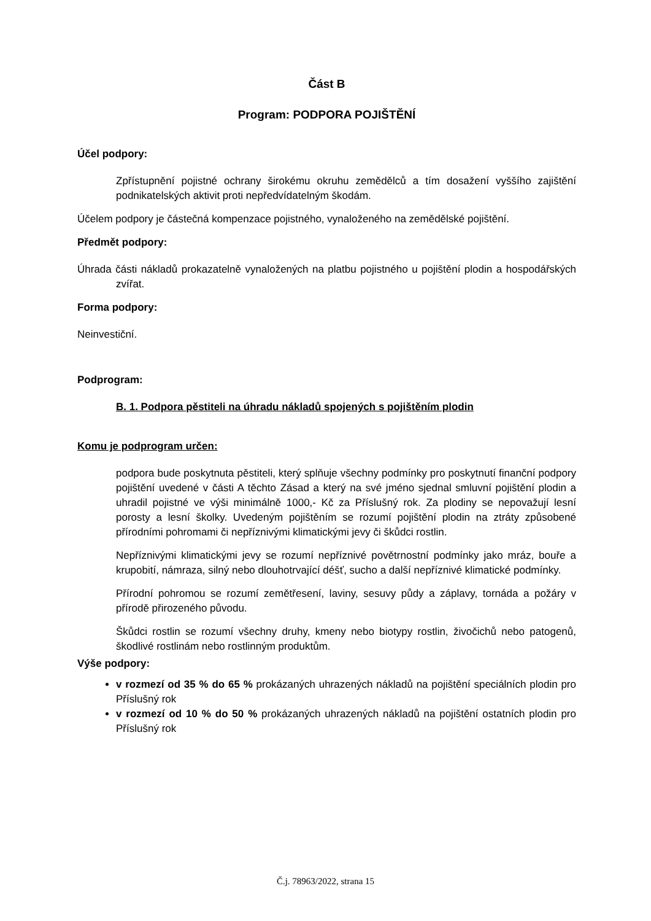Část B
Program: PODPORA POJIŠTĚNÍ
Účel podpory:
Zpřístupnění pojistné ochrany širokému okruhu zemědělců a tím dosažení vyššího zajištění podnikatelských aktivit proti nepředvídatelným škodám.
Účelem podpory je částečná kompenzace pojistného, vynaloženého na zemědělské pojištění.
Předmět podpory:
Úhrada části nákladů prokazatelně vynaložených na platbu pojistného u pojištění plodin a hospodářských zvířat.
Forma podpory:
Neinvestiční.
Podprogram:
B. 1. Podpora pěstiteli na úhradu nákladů spojených s pojištěním plodin
Komu je podprogram určen:
podpora bude poskytnuta pěstiteli, který splňuje všechny podmínky pro poskytnutí finanční podpory pojištění uvedené v části A těchto Zásad a který na své jméno sjednal smluvní pojištění plodin a uhradil pojistné ve výši minimálně 1000,- Kč za Příslušný rok. Za plodiny se nepovažují lesní porosty a lesní školky. Uvedeným pojištěním se rozumí pojištění plodin na ztráty způsobené přírodními pohromami či nepříznivými klimatickými jevy či škůdci rostlin.
Nepříznivými klimatickými jevy se rozumí nepříznivé povětrnostní podmínky jako mráz, bouře a krupobití, námraza, silný nebo dlouhotrvající déšť, sucho a další nepříznivé klimatické podmínky.
Přírodní pohromou se rozumí zemětřesení, laviny, sesuvy půdy a záplavy, tornáda a požáry v přírodě přirozeného původu.
Škůdci rostlin se rozumí všechny druhy, kmeny nebo biotypy rostlin, živočichů nebo patogenů, škodlivé rostlinám nebo rostlinným produktům.
Výše podpory:
v rozmezí od 35 % do 65 % prokázaných uhrazených nákladů na pojištění speciálních plodin pro Příslušný rok
v rozmezí od 10 % do 50 % prokázaných uhrazených nákladů na pojištění ostatních plodin pro Příslušný rok
Č.j. 78963/2022, strana 15